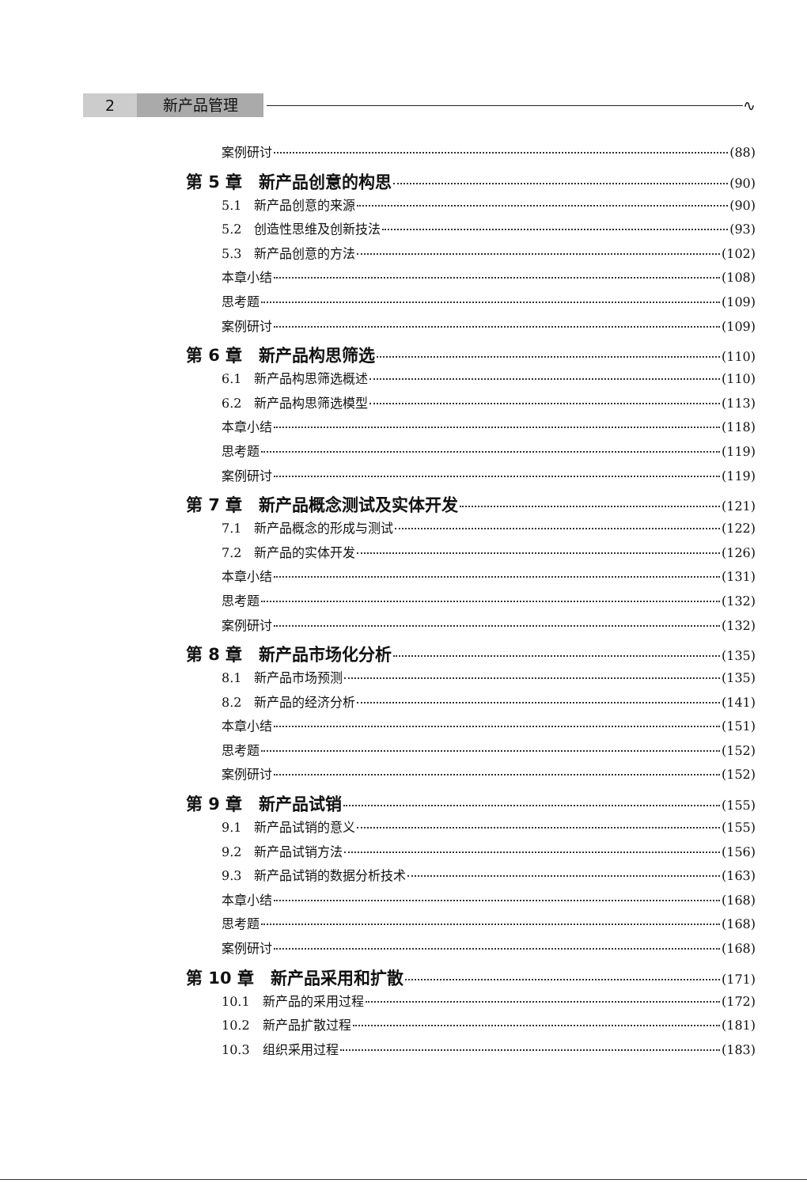2 新产品管理 ∿
案例研讨 (88)
第 5 章　新产品创意的构思 (90)
5.1　新产品创意的来源 (90)
5.2　创造性思维及创新技法 (93)
5.3　新产品创意的方法 (102)
本章小结 (108)
思考题 (109)
案例研讨 (109)
第 6 章　新产品构思筛选 (110)
6.1　新产品构思筛选概述 (110)
6.2　新产品构思筛选模型 (113)
本章小结 (118)
思考题 (119)
案例研讨 (119)
第 7 章　新产品概念测试及实体开发 (121)
7.1　新产品概念的形成与测试 (122)
7.2　新产品的实体开发 (126)
本章小结 (131)
思考题 (132)
案例研讨 (132)
第 8 章　新产品市场化分析 (135)
8.1　新产品市场预测 (135)
8.2　新产品的经济分析 (141)
本章小结 (151)
思考题 (152)
案例研讨 (152)
第 9 章　新产品试销 (155)
9.1　新产品试销的意义 (155)
9.2　新产品试销方法 (156)
9.3　新产品试销的数据分析技术 (163)
本章小结 (168)
思考题 (168)
案例研讨 (168)
第 10 章　新产品采用和扩散 (171)
10.1　新产品的采用过程 (172)
10.2　新产品扩散过程 (181)
10.3　组织采用过程 (183)